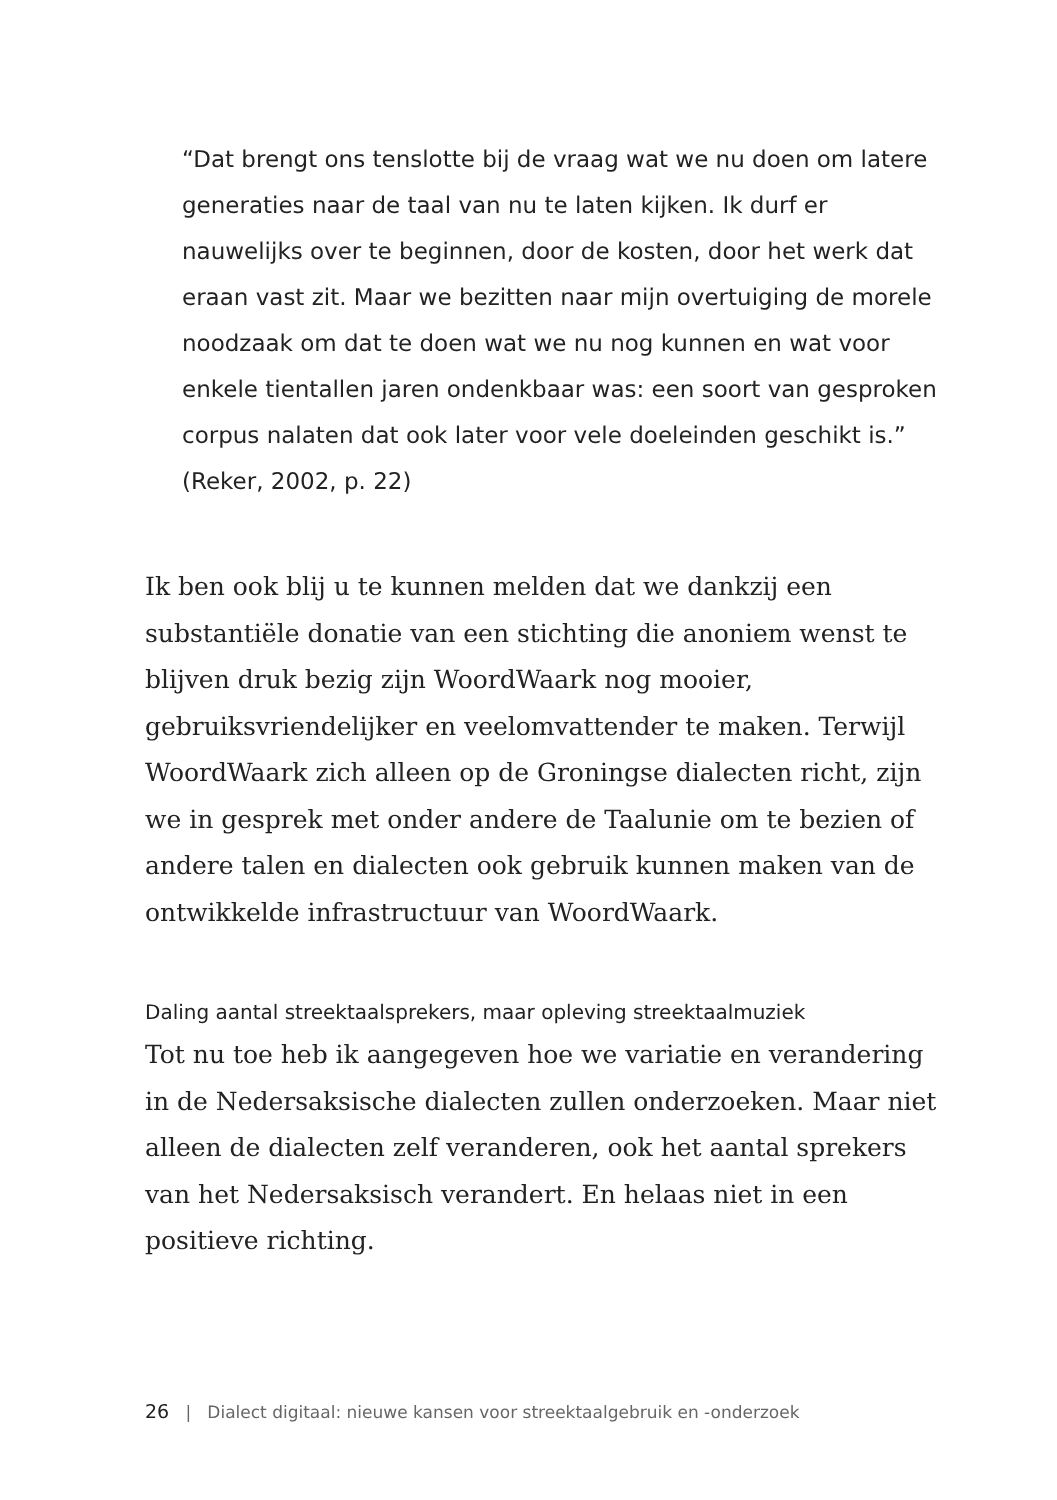“Dat brengt ons tenslotte bij de vraag wat we nu doen om latere generaties naar de taal van nu te laten kijken. Ik durf er nauwelijks over te beginnen, door de kosten, door het werk dat eraan vast zit. Maar we bezitten naar mijn overtuiging de morele noodzaak om dat te doen wat we nu nog kunnen en wat voor enkele tientallen jaren ondenkbaar was: een soort van gesproken corpus nalaten dat ook later voor vele doeleinden geschikt is.”
(Reker, 2002, p. 22)
Ik ben ook blij u te kunnen melden dat we dankzij een substantiële donatie van een stichting die anoniem wenst te blijven druk bezig zijn WoordWaark nog mooier, gebruiksvriendelijker en veelomvattender te maken. Terwijl WoordWaark zich alleen op de Groningse dialecten richt, zijn we in gesprek met onder andere de Taalunie om te bezien of andere talen en dialecten ook gebruik kunnen maken van de ontwikkelde infrastructuur van WoordWaark.
Daling aantal streektaalsprekers, maar opleving streektaalmuziek
Tot nu toe heb ik aangegeven hoe we variatie en verandering in de Nedersaksische dialecten zullen onderzoeken. Maar niet alleen de dialecten zelf veranderen, ook het aantal sprekers van het Nedersaksisch verandert. En helaas niet in een positieve richting.
26 | Dialect digitaal: nieuwe kansen voor streektaalgebruik en -onderzoek